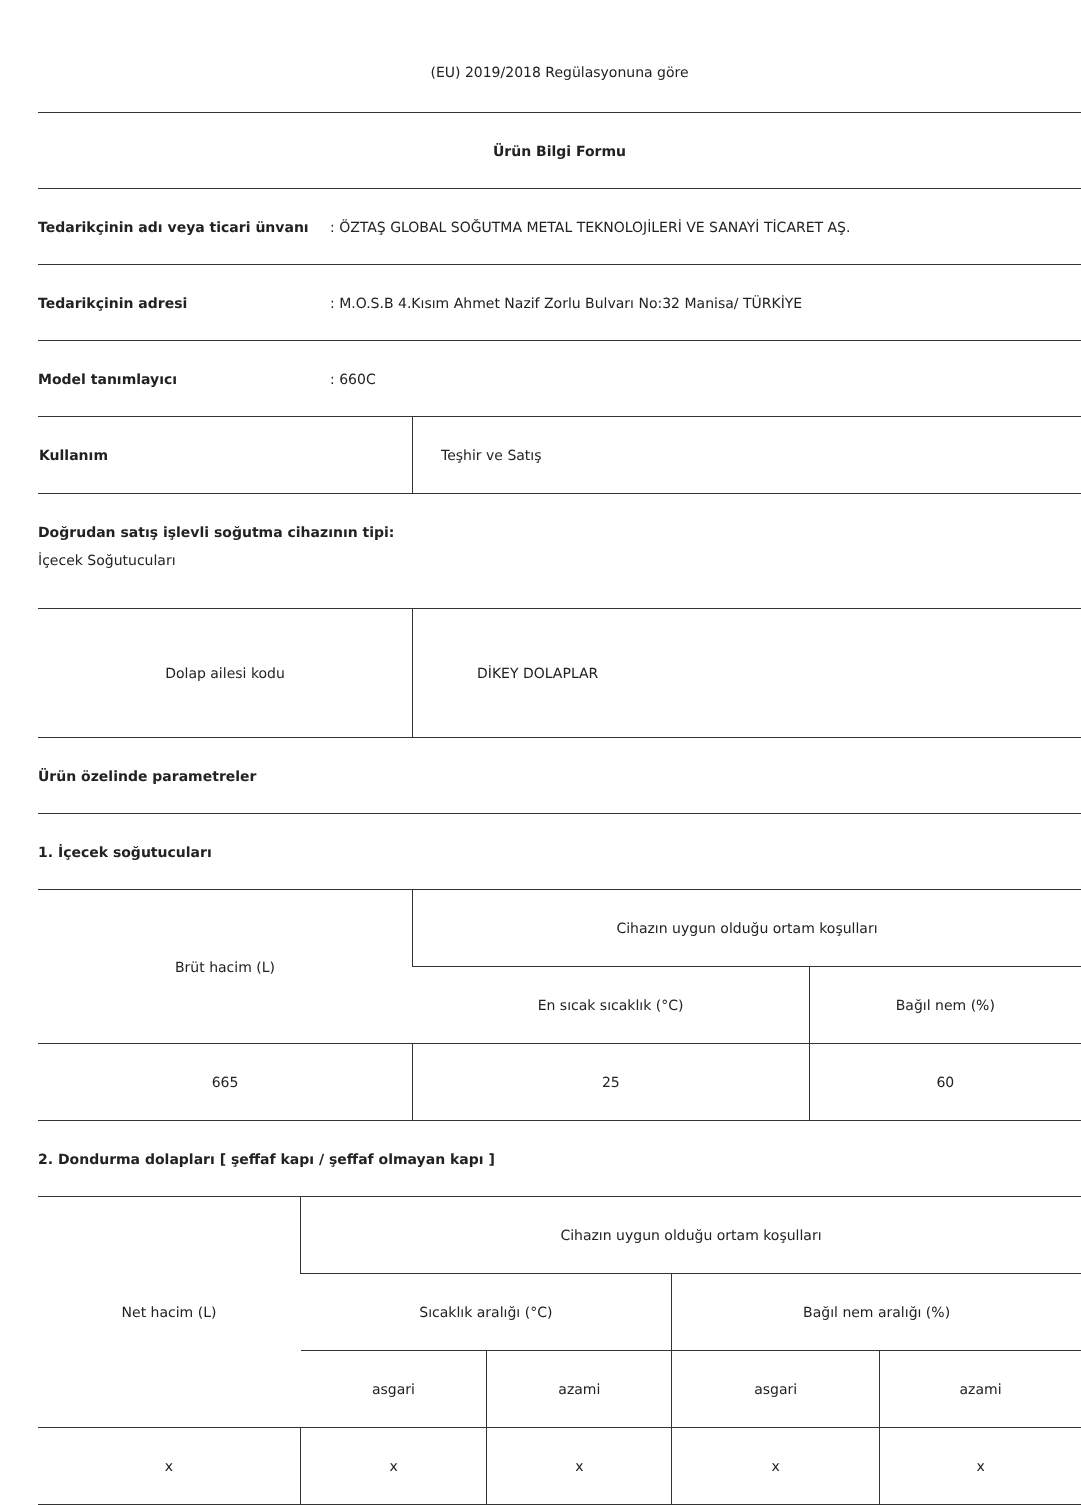(EU) 2019/2018 Regülasyonuna göre
Ürün Bilgi Formu
Tedarikçinin adı veya ticari ünvanı: ÖZTAŞ GLOBAL SOĞUTMA METAL TEKNOLOJİLERİ VE SANAYİ TİCARET AŞ.
Tedarikçinin adresi: M.O.S.B 4.Kısım Ahmet Nazif Zorlu Bulvarı No:32 Manisa/ TÜRKİYE
Model tanımlayıcı: 660C
| Kullanım | Teşhir ve Satış |
Doğrudan satış işlevli soğutma cihazının tipi:
İçecek Soğutucuları
| Dolap ailesi kodu | DİKEY DOLAPLAR |
Ürün özelinde parametreler
1. İçecek soğutucuları
| Brüt hacim (L) | Cihazın uygun olduğu ortam koşulları | |
| | En sıcak sıcaklık (°C) | Bağıl nem (%) |
| 665 | 25 | 60 |
2. Dondurma dolapları [ şeffaf kapı / şeffaf olmayan kapı ]
| Net hacim (L) | Cihazın uygun olduğu ortam koşulları | | | |
| | Sıcaklık aralığı (°C) | | Bağıl nem aralığı (%) | |
| | asgari | azami | asgari | azami |
| x | x | x | x | x |